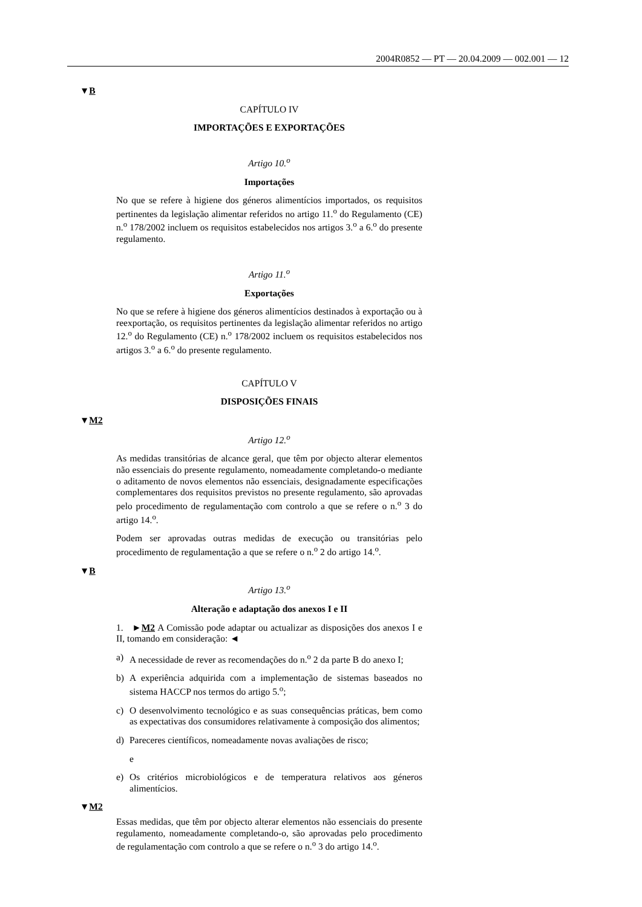2004R0852 — PT — 20.04.2009 — 002.001 — 12
▼B
CAPÍTULO IV
IMPORTAÇÕES E EXPORTAÇÕES
Artigo 10.<sup>o</sup>
Importações
No que se refere à higiene dos géneros alimentícios importados, os requisitos pertinentes da legislação alimentar referidos no artigo 11.<sup>o</sup> do Regulamento (CE) n.<sup>o</sup> 178/2002 incluem os requisitos estabelecidos nos artigos 3.<sup>o</sup> a 6.<sup>o</sup> do presente regulamento.
Artigo 11.<sup>o</sup>
Exportações
No que se refere à higiene dos géneros alimentícios destinados à exportação ou à reexportação, os requisitos pertinentes da legislação alimentar referidos no artigo 12.<sup>o</sup> do Regulamento (CE) n.<sup>o</sup> 178/2002 incluem os requisitos estabelecidos nos artigos 3.<sup>o</sup> a 6.<sup>o</sup> do presente regulamento.
CAPÍTULO V
DISPOSIÇÕES FINAIS
▼M2
Artigo 12.<sup>o</sup>
As medidas transitórias de alcance geral, que têm por objecto alterar elementos não essenciais do presente regulamento, nomeadamente completando-o mediante o aditamento de novos elementos não essenciais, designadamente especificações complementares dos requisitos previstos no presente regulamento, são aprovadas pelo procedimento de regulamentação com controlo a que se refere o n.<sup>o</sup> 3 do artigo 14.<sup>o</sup>.
Podem ser aprovadas outras medidas de execução ou transitórias pelo procedimento de regulamentação a que se refere o n.<sup>o</sup> 2 do artigo 14.<sup>o</sup>.
▼B
Artigo 13.<sup>o</sup>
Alteração e adaptação dos anexos I e II
1. ►M2 A Comissão pode adaptar ou actualizar as disposições dos anexos I e II, tomando em consideração: ◄
a) A necessidade de rever as recomendações do n.<sup>o</sup> 2 da parte B do anexo I;
b) A experiência adquirida com a implementação de sistemas baseados no sistema HACCP nos termos do artigo 5.<sup>o</sup>;
c) O desenvolvimento tecnológico e as suas consequências práticas, bem como as expectativas dos consumidores relativamente à composição dos alimentos;
d) Pareceres científicos, nomeadamente novas avaliações de risco;
e
e) Os critérios microbiológicos e de temperatura relativos aos géneros alimentícios.
▼M2
Essas medidas, que têm por objecto alterar elementos não essenciais do presente regulamento, nomeadamente completando-o, são aprovadas pelo procedimento de regulamentação com controlo a que se refere o n.<sup>o</sup> 3 do artigo 14.<sup>o</sup>.